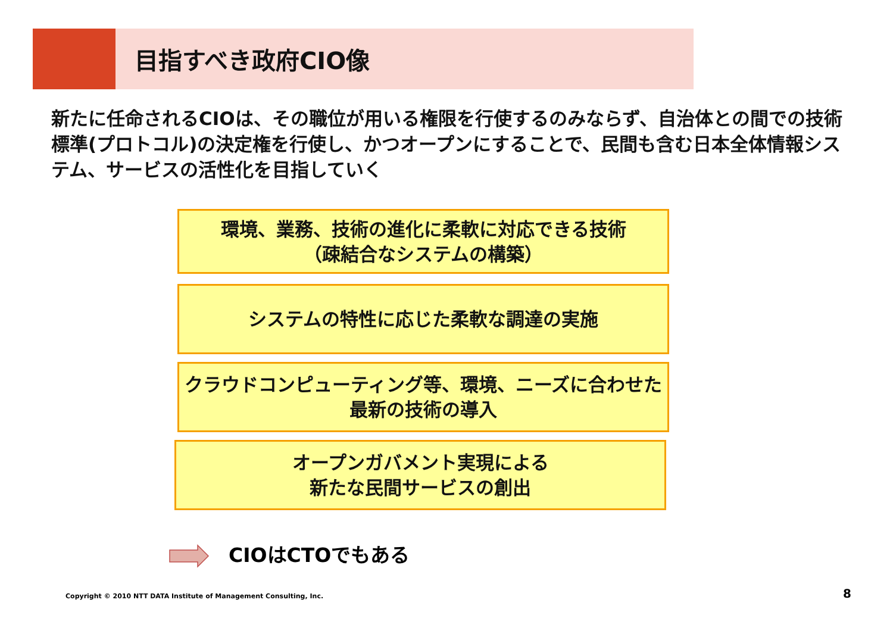目指すべき政府CIO像
新たに任命されるCIOは、その職位が用いる権限を行使するのみならず、自治体との間での技術標準(プロトコル)の決定権を行使し、かつオープンにすることで、民間も含む日本全体情報システム、サービスの活性化を目指していく
環境、業務、技術の進化に柔軟に対応できる技術
（疎結合なシステムの構築）
システムの特性に応じた柔軟な調達の実施
クラウドコンピューティング等、環境、ニーズに合わせた
最新の技術の導入
オープンガバメント実現による
新たな民間サービスの創出
CIOはCTOでもある
Copyright © 2010 NTT DATA Institute of Management Consulting, Inc.
8